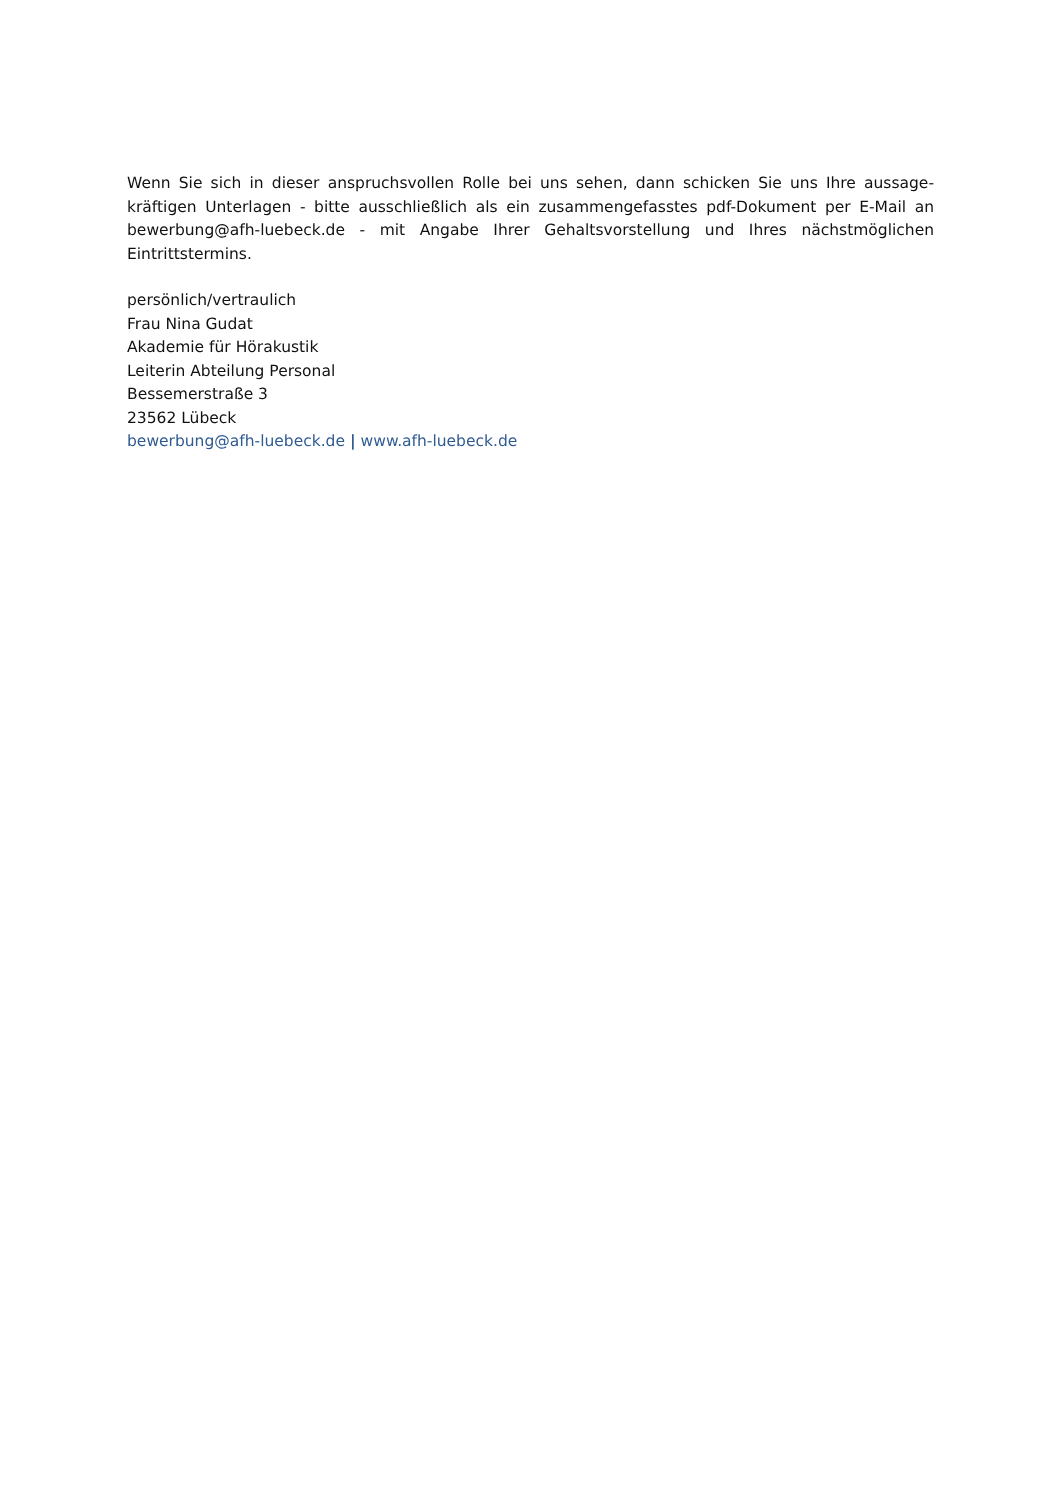Wenn Sie sich in dieser anspruchsvollen Rolle bei uns sehen, dann schicken Sie uns Ihre aussage-kräftigen Unterlagen - bitte ausschließlich als ein zusammengefasstes pdf-Dokument per E-Mail an bewerbung@afh-luebeck.de - mit Angabe Ihrer Gehaltsvorstellung und Ihres nächstmöglichen Eintrittstermins.
persönlich/vertraulich
Frau Nina Gudat
Akademie für Hörakustik
Leiterin Abteilung Personal
Bessemerstraße 3
23562 Lübeck
bewerbung@afh-luebeck.de | www.afh-luebeck.de